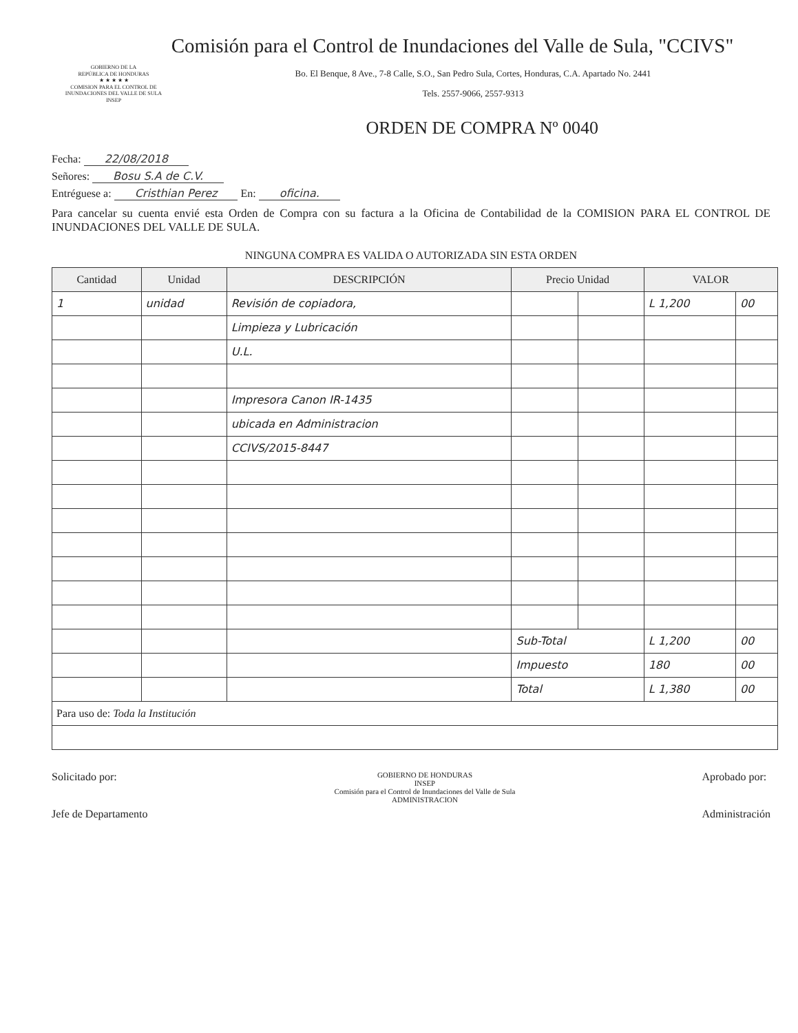Comisión para el Control de Inundaciones del Valle de Sula, "CCIVS"
GOBIERNO DE LA
REPÚBLICA DE HONDURAS
★ ★ ★ ★ ★
COMISION PARA EL CONTROL DE INUNDACIONES DEL VALLE DE SULA
INSEP
Bo. El Benque, 8 Ave., 7-8 Calle, S.O., San Pedro Sula, Cortes, Honduras, C.A. Apartado No. 2441
Tels. 2557-9066, 2557-9313
ORDEN DE COMPRA Nº 0040
Fecha: 22/08/2018
Señores: Bosu S.A de C.V.
Entréguese a: Cristhian Perez En: oficina.
Para cancelar su cuenta envié esta Orden de Compra con su factura a la Oficina de Contabilidad de la COMISION PARA EL CONTROL DE INUNDACIONES DEL VALLE DE SULA.
NINGUNA COMPRA ES VALIDA O AUTORIZADA SIN ESTA ORDEN
| Cantidad | Unidad | DESCRIPCIÓN | Precio Unidad | | VALOR | |
| --- | --- | --- | --- | --- | --- | --- |
| 1 | unidad | Revisión de copiadora, | | | L 1,200 | 00 |
| | | Limpieza y Lubricación | | | | |
| | | U.L. | | | | |
| | | Impresora Canon IR-1435 | | | | |
| | | ubicada en Administracion | | | | |
| | | CCIVS/2015-8447 | | | | |
| | | | Sub-Total | | L 1,200 | 00 |
| | | | Impuesto | | 180 | 00 |
| | | | Total | | L 1,380 | 00 |
| Para uso de: Toda la Institución | | | | | | |
Solicitado por:
Jefe de Departamento
GOBIERNO DE HONDURAS
INSEP
Comisión para el Control de Inundaciones del Valle de Sula
ADMINISTRACION
Aprobado por:
Administración